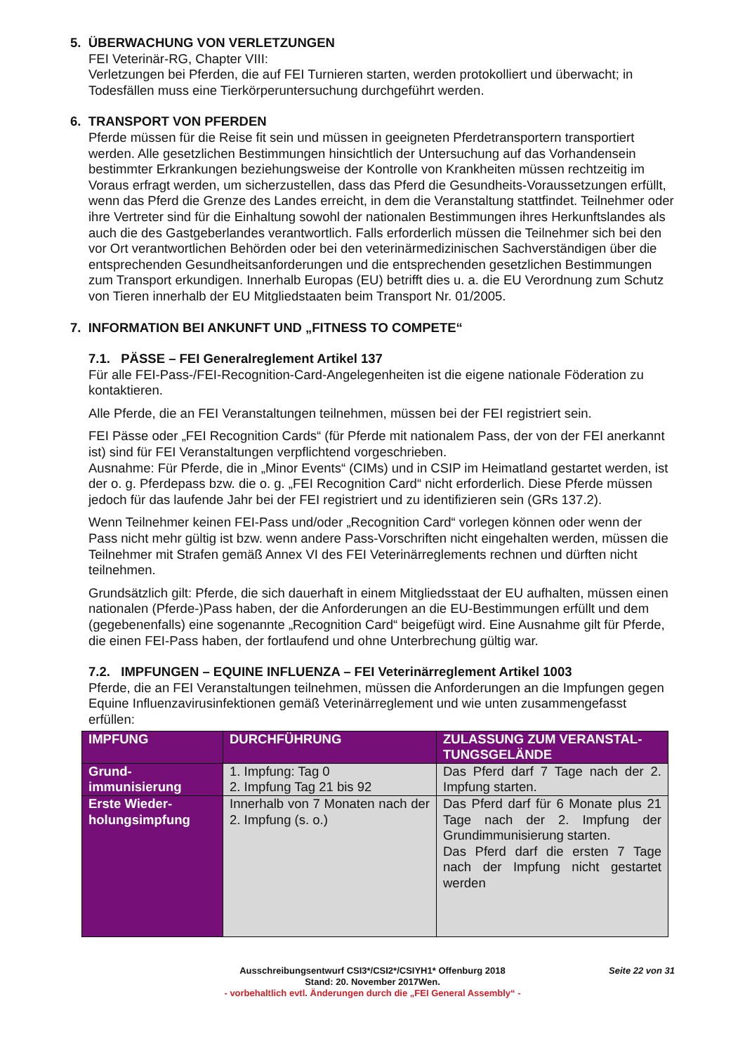5. ÜBERWACHUNG VON VERLETZUNGEN
FEI Veterinär-RG, Chapter VIII:
Verletzungen bei Pferden, die auf FEI Turnieren starten, werden protokolliert und überwacht; in Todesfällen muss eine Tierkörperuntersuchung durchgeführt werden.
6. TRANSPORT VON PFERDEN
Pferde müssen für die Reise fit sein und müssen in geeigneten Pferdetransportern transportiert werden. Alle gesetzlichen Bestimmungen hinsichtlich der Untersuchung auf das Vorhandensein bestimmter Erkrankungen beziehungsweise der Kontrolle von Krankheiten müssen rechtzeitig im Voraus erfragt werden, um sicherzustellen, dass das Pferd die Gesundheits-Voraussetzungen erfüllt, wenn das Pferd die Grenze des Landes erreicht, in dem die Veranstaltung stattfindet. Teilnehmer oder ihre Vertreter sind für die Einhaltung sowohl der nationalen Bestimmungen ihres Herkunftslandes als auch die des Gastgeberlandes verantwortlich. Falls erforderlich müssen die Teilnehmer sich bei den vor Ort verantwortlichen Behörden oder bei den veterinärmedizinischen Sachverständigen über die entsprechenden Gesundheitsanforderungen und die entsprechenden gesetzlichen Bestimmungen zum Transport erkundigen. Innerhalb Europas (EU) betrifft dies u. a. die EU Verordnung zum Schutz von Tieren innerhalb der EU Mitgliedstaaten beim Transport Nr. 01/2005.
7. INFORMATION BEI ANKUNFT UND „FITNESS TO COMPETE“
7.1. PÄSSE – FEI Generalreglement Artikel 137
Für alle FEI-Pass-/FEI-Recognition-Card-Angelegenheiten ist die eigene nationale Föderation zu kontaktieren.
Alle Pferde, die an FEI Veranstaltungen teilnehmen, müssen bei der FEI registriert sein.
FEI Pässe oder „FEI Recognition Cards“ (für Pferde mit nationalem Pass, der von der FEI anerkannt ist) sind für FEI Veranstaltungen verpflichtend vorgeschrieben.
Ausnahme: Für Pferde, die in „Minor Events“ (CIMs) und in CSIP im Heimatland gestartet werden, ist der o. g. Pferdepass bzw. die o. g. „FEI Recognition Card“ nicht erforderlich. Diese Pferde müssen jedoch für das laufende Jahr bei der FEI registriert und zu identifizieren sein (GRs 137.2).
Wenn Teilnehmer keinen FEI-Pass und/oder „Recognition Card“ vorlegen können oder wenn der Pass nicht mehr gültig ist bzw. wenn andere Pass-Vorschriften nicht eingehalten werden, müssen die Teilnehmer mit Strafen gemäß Annex VI des FEI Veterinärreglements rechnen und dürften nicht teilnehmen.
Grundsätzlich gilt: Pferde, die sich dauerhaft in einem Mitgliedsstaat der EU aufhalten, müssen einen nationalen (Pferde-)Pass haben, der die Anforderungen an die EU-Bestimmungen erfüllt und dem (gegebenenfalls) eine sogenannte „Recognition Card“ beigefügt wird. Eine Ausnahme gilt für Pferde, die einen FEI-Pass haben, der fortlaufend und ohne Unterbrechung gültig war.
7.2. IMPFUNGEN – EQUINE INFLUENZA – FEI Veterinärreglement Artikel 1003
Pferde, die an FEI Veranstaltungen teilnehmen, müssen die Anforderungen an die Impfungen gegen Equine Influenzavirusinfektionen gemäß Veterinärreglement und wie unten zusammengefasst erfüllen:
| IMPFUNG | DURCHFÜHRUNG | ZULASSUNG ZUM VERANSTAL-TUNGSGELÄNDE |
| --- | --- | --- |
| Grund-immunisierung | 1. Impfung: Tag 0 2. Impfung Tag 21 bis 92 | Das Pferd darf 7 Tage nach der 2. Impfung starten. |
| Erste Wieder-holungsimpfung | Innerhalb von 7 Monaten nach der 2. Impfung (s. o.) | Das Pferd darf für 6 Monate plus 21 Tage nach der 2. Impfung der Grundimmunisierung starten. Das Pferd darf die ersten 7 Tage nach der Impfung nicht gestartet werden |
Seite 22 von 31
Ausschreibungsentwurf CSI3*/CSI2*/CSIYH1* Offenburg 2018
Stand: 20. November 2017Wen.
- vorbehaltlich evtl. Änderungen durch die „FEI General Assembly“ -